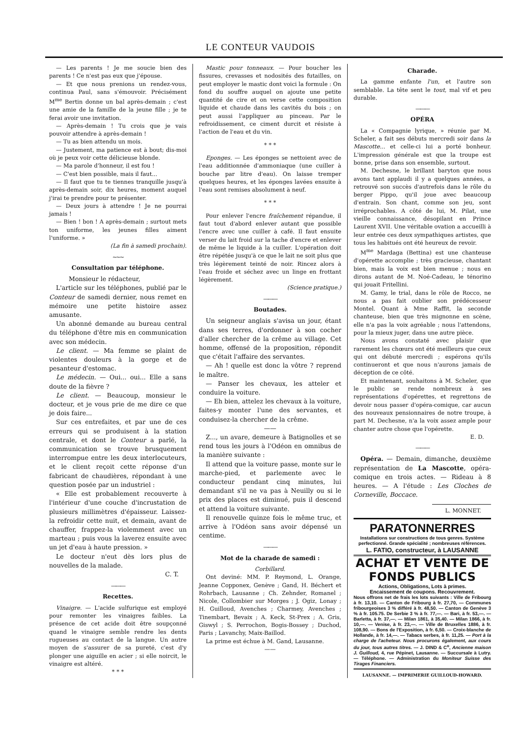LE CONTEUR VAUDOIS
— Les parents ! Je me soucie bien des parents ! Ce n'est pas eux que j'épouse.
— Et que nous prenions un rendez-vous, continua Paul, sans s'émouvoir. Précisément M<sup>me</sup> Bertin donne un bal après-demain ; c'est une amie de la famille de la jeune fille ; je te ferai avoir une invitation.
— Après-demain ! Tu crois que je vais pouvoir attendre à après-demain !
— Tu as bien attendu un mois.
— Justement, ma patience est à bout; dis-moi où je peux voir cette délicieuse blonde.
— Ma parole d'honneur, il est fou !
— C'est bien possible, mais il faut...
— Il faut que tu te tiennes tranquille jusqu'à après-demain soir, dix heures, moment auquel j'irai te prendre pour te présenter.
— Deux jours à attendre ! Je ne pourrai jamais !
— Bien ! bon ! A après-demain ; surtout mets ton uniforme, les jeunes filles aiment l'uniforme. »
(La fin à samedi prochain).
~~~
Consultation par téléphone.
Monsieur le rédacteur,
L'article sur les téléphones, publié par le Conteur de samedi dernier, nous remet en mémoire une petite histoire assez amusante.
Un abonné demande au bureau central du téléphone d'être mis en communication avec son médecin.
Le client. — Ma femme se plaint de violentes douleurs à la gorge et de pesanteur d'estomac.
Le médecin. — Oui... oui... Elle a sans doute de la fièvre ?
Le client. — Beaucoup, monsieur le docteur, et je vous prie de me dire ce que je dois faire...
Sur ces entrefaites, et par une de ces erreurs qui se produisent à la station centrale, et dont le Conteur a parlé, la communication se trouve brusquement interrompue entre les deux interlocuteurs, et le client reçoit cette réponse d'un fabricant de chaudières, répondant à une question posée par un industriel :
« Elle est probablement recouverte à l'intérieur d'une couche d'incrustation de plusieurs millimètres d'épaisseur. Laissez-la refroidir cette nuit, et demain, avant de chauffer, frappez-la violemment avec un marteau ; puis vous la laverez ensuite avec un jet d'eau à haute pression. »
Le docteur n'eut dès lors plus de nouvelles de la malade.
C. T.
———
Recettes.
Vinaigre. — L'acide sulfurique est employé pour remonter les vinaigres faibles. La présence de cet acide doit être soupçonné quand le vinaigre semble rendre les dents rugueuses au contact de la langue. Un autre moyen de s'assurer de sa pureté, c'est d'y plonger une aiguille en acier ; si elle noircit, le vinaigre est altéré.
* * *
Mastic pour tonneaux. — Pour boucher les fissures, crevasses et nodosités des futailles, on peut employer le mastic dont voici la formule : On fond du souffre auquel on ajoute une petite quantité de cire et on verse cette composition liquide et chaude dans les cavités du bois ; on peut aussi l'appliquer au pinceau. Par le refroidissement, ce ciment durcit et résiste à l'action de l'eau et du vin.
* * *
Eponges. — Les éponges se nettoient avec de l'eau additionnée d'ammoniaque (une cuiller à bouche par litre d'eau). On laisse tremper quelques heures, et les éponges lavées ensuite à l'eau sont remises absolument à neuf.
* * *
Pour enlever l'encre fraîchement répandue, il faut tout d'abord enlever autant que possible l'encre avec une cuiller à café. Il faut ensuite verser du lait froid sur la tache d'encre et enlever de même le liquide à la cuiller. L'opération doit être répétée jusqu'à ce que le lait ne soit plus que très légèrement teinté de noir. Rincez alors à l'eau froide et séchez avec un linge en frottant légèrement.
(Science pratique.)
———
Boutades.
Un seigneur anglais s'avisa un jour, étant dans ses terres, d'ordonner à son cocher d'aller chercher de la crême au village. Cet homme, offensé de la proposition, répondit que c'était l'affaire des servantes.
— Ah ! quelle est donc la vôtre ? reprend le maître.
— Panser les chevaux, les atteler et conduire la voiture.
— Eh bien, attelez les chevaux à la voiture, faites-y monter l'une des servantes, et conduisez-la chercher de la crême.
——
Z..., un avare, demeure à Batignolles et se rend tous les jours à l'Odéon en omnibus de la manière suivante :
Il attend que la voiture passe, monte sur le marche-pied, et parlemente avec le conducteur pendant cinq minutes, lui demandant s'il ne va pas à Neuilly ou si le prix des places est diminué, puis il descend et attend la voiture suivante.
Il renouvelle quinze fois le même truc, et arrive à l'Odéon sans avoir dépensé un centime.
———
Mot de la charade de samedi :
Corbillard.
Ont deviné: MM. P. Reymond, L. Orange, Jeanne Copponex, Genève ; Gand, H. Béchert et Rohrbach, Lausanne ; Ch. Zehnder, Romanel ; Nicole, Collombier sur Morges ; J. Ogiz, Lonay ; H. Guilloud, Avenches ; Charmey, Avenches ; Tinembart, Bevaix ; A. Keck, St-Prex ; A. Gris, Giswyl ; S. Perrochon, Bogis-Bossey ; Duchod, Paris ; Lavanchy, Maix-Baillod.
La prime est échue à M. Gand, Lausanne.
——
Charade.
La gamme enfante l'un, et l'autre son semblable. La tête sent le tout, mal vif et peu durable.
———
OPÉRA
La « Compagnie lyrique, » réunie par M. Scheler, a fait ses débuts mercredi soir dans la Mascotte... et celle-ci lui a porté bonheur. L'impression générale est que la troupe est bonne, prise dans son ensemble, surtout.
M. Dechesne, le brillant baryton que nous avons tant applaudi il y a quelques années, a retrouvé son succès d'autrefois dans le rôle du berger Pippo, qu'il joue avec beaucoup d'entrain. Son chant, comme son jeu, sont irréprochables. A côté de lui, M. Pilat, une vieille connaissance, désopilant en Prince Laurent XVII. Une véritable ovation a accueilli à leur entrée ces deux sympathiques artistes, que tous les habitués ont été heureux de revoir.
M<sup>me</sup> Mardaga (Bettina) est une chanteuse d'opérette accomplie ; très gracieuse, chantant bien, mais la voix est bien menue ; nous en dirons autant de M. Noé-Cadeau, le ténorino qui jouait Fritellini.
M. Gamy, le trial, dans le rôle de Rocco, ne nous a pas fait oublier son prédécesseur Montel. Quant à Mme Raffit, la seconde chanteuse, bien que très mignonne en scène, elle n'a pas la voix agréable ; nous l'attendons, pour la mieux juger, dans une autre pièce.
Nous avons constaté avec plaisir que rarement les chœurs ont été meilleurs que ceux qui ont débuté mercredi ; espérons qu'ils continueront et que nous n'aurons jamais de déception de ce côté.
Et maintenant, souhaitons à M. Scheler, que le public se rende nombreux à ses représentations d'opérettes, et regrettons de devoir nous passer d'opéra-comique, car aucun des nouveaux pensionnaires de notre troupe, à part M. Dechesne, n'a la voix assez ample pour chanter autre chose que l'opérette.
E. D.
———
Opéra. — Demain, dimanche, deuxième représentation de La Mascotte, opéra-comique en trois actes. — Rideau à 8 heures. — A l'étude : Les Cloches de Corneville, Boccace.
L. MONNET.
PARATONNERRES
Installations sur constructions de tous genres. Système perfectionné. Grande spécialité ; nombreuses références.
L. FATIO, constructeur, à LAUSANNE
ACHAT ET VENTE DE FONDS PUBLICS
Actions, Obligations, Lots à primes.
Encaissement de coupons. Recouvrement.
Nous offrons net de frais les lots suivants : Ville de Fribourg à fr. 13,10. — Canton de Fribourg à fr. 27,70, — Communes fribourgeoises 3 % différé à fr. 48,50. — Canton de Genève 3 % à fr. 105.75. De Serbie 3 % à fr. 77,—. — Bari, à fr. 53,—. — Barletta, à fr. 37,—. — Milan 1861, à 35,40. — Milan 1866, à fr. 10,—. — Venise, à fr. 23,—. — Ville de Bruxelles 1886, à fr. 108,90. — Bons de l'Exposition, à fr. 6,50. — Croix-blanche de Hollande, à fr. 14,—. — Tabacs serbes, à fr. 11,25. — Port à la charge de l'acheteur. Nous procurons également, aux cours du jour, tous autres titres. — J. DIND & C<sup>o</sup>, Ancienne maison J. Guilloud, 4, rue Pépinet, Lausanne. — Succursale à Lutry. — Téléphone. — Administration du Moniteur Suisse des Tirages Financiers.
LAUSANNE. — IMPRIMERIE GUILLOUD-HOWARD.